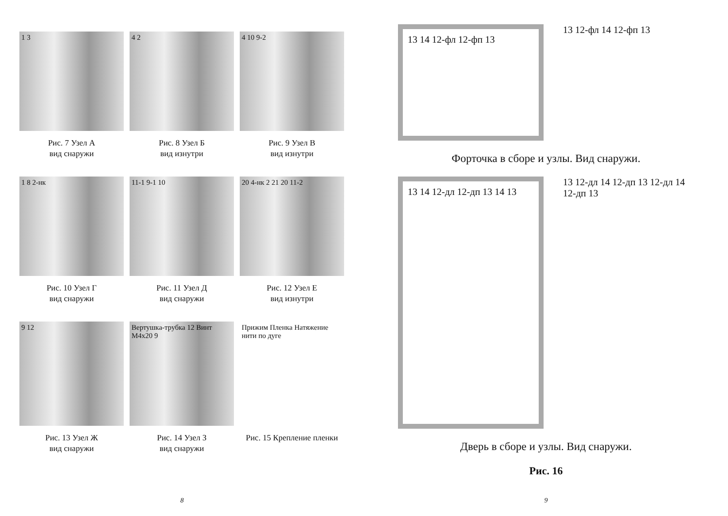1 3
Рис. 7 Узел А
вид снаружи
4 2
Рис. 8 Узел Б
вид изнутри
4 10 9-2
Рис. 9 Узел В
вид изнутри
1 8 2-нк
Рис. 10 Узел Г
вид снаружи
11-1 9-1 10
Рис. 11 Узел Д
вид снаружи
20 4-нк 2 21 20 11-2
Рис. 12 Узел Е
вид изнутри
9 12
Рис. 13 Узел Ж
вид снаружи
Вертушка-трубка 12 Винт М4х20 9
Рис. 14 Узел З
вид снаружи
Прижим Пленка Натяжение нити по дуге
Рис. 15 Крепление пленки
8
13 14 12-фл 12-фп 13
13 12-фл 14 12-фп 13
Форточка в сборе и узлы. Вид снаружи.
13 14 12-дл 12-дп 13 14 13
13 12-дл 14 12-дп 13 12-дл 14 12-дп 13
Дверь в сборе и узлы. Вид снаружи.
Рис. 16
9